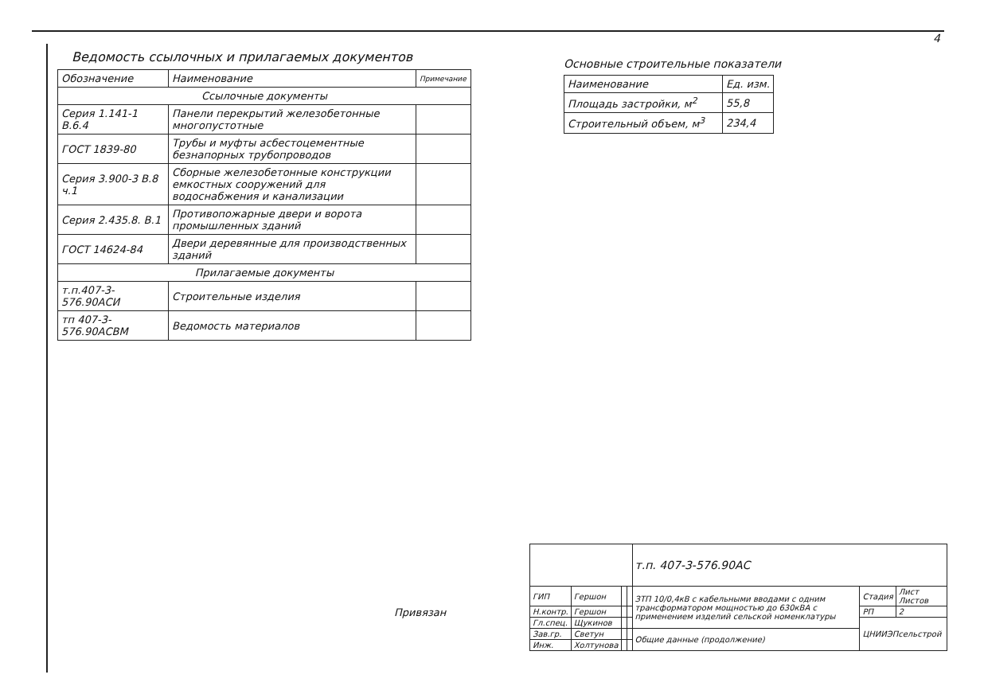4
Ведомость ссылочных и прилагаемых документов
| Обозначение | Наименование | Примечание |
| --- | --- | --- |
| Ссылочные документы | | |
| Серия 1.141-1 В.6.4 | Панели перекрытий железобетонные многопустотные | |
| ГОСТ 1839-80 | Трубы и муфты асбестоцементные безнапорных трубопроводов | |
| Серия 3.900-3 В.8 ч.1 | Сборные железобетонные конструкции емкостных сооружений для водоснабжения и канализации | |
| Серия 2.435.8. В.1 | Противопожарные двери и ворота промышленных зданий | |
| ГОСТ 14624-84 | Двери деревянные для производственных зданий | |
| Прилагаемые документы | | |
| т.п.407-3-576.90АСИ | Строительные изделия | |
| тп 407-3-576.90АСВМ | Ведомость материалов | |
Основные строительные показатели
| Наименование | Ед. изм. |
| --- | --- |
| Площадь застройки, м<sup>2</sup> | 55,8 |
| Строительный объем, м<sup>3</sup> | 234,4 |
Привязан
| | | | | т.п. 407-3-576.90АС | | |
| ГИП | Гершон | | | ЗТП 10/0,4кВ с кабельными вводами с одним трансформатором мощностью до 630кВА с применением изделий сельской номенклатуры | Стадия | Лист Листов |
| Н.контр. | Гершон | | | | РП | 2 |
| Гл.спец. | Щукинов | | | | ЦНИИЭПсельстрой | |
| Зав.гр. | Светун | | | Общие данные (продолжение) | | |
| Инж. | Холтунова | | | | | |